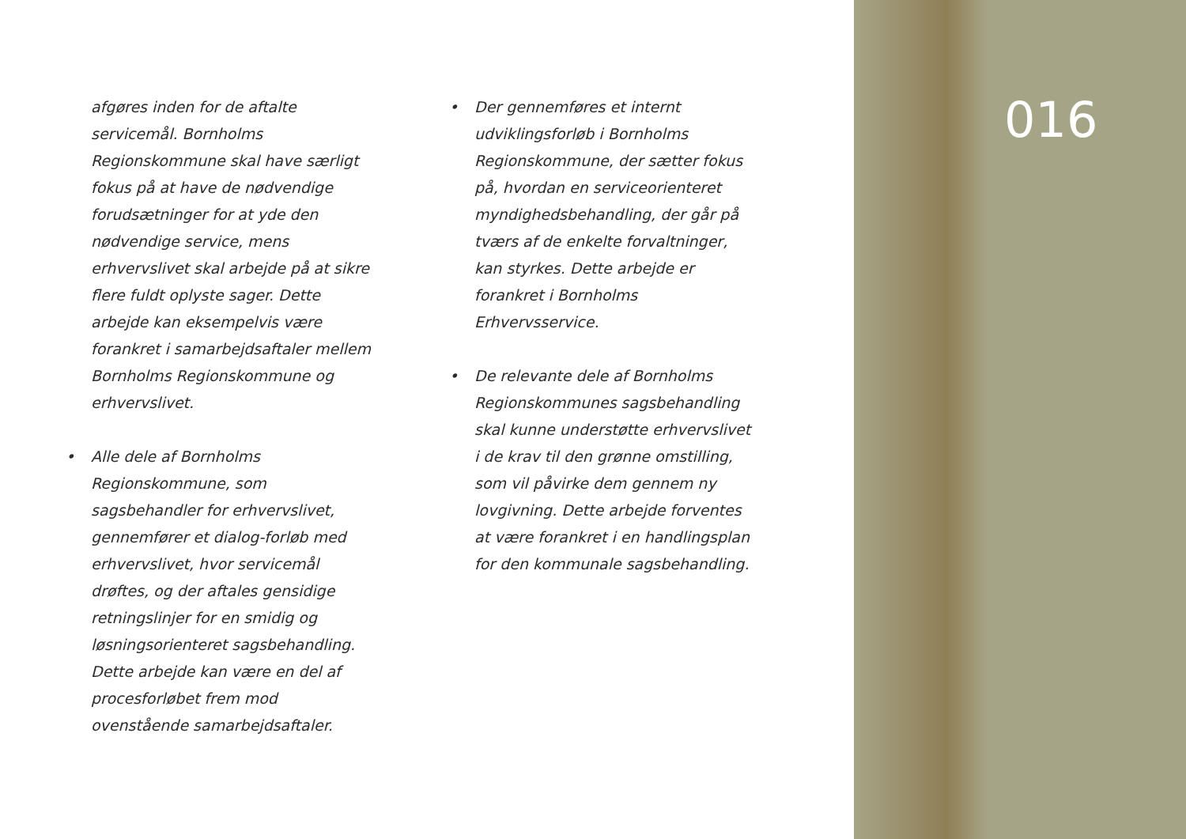016
afgøres inden for de aftalte servicemål. Bornholms Regionskommune skal have særligt fokus på at have de nødvendige forudsætninger for at yde den nødvendige service, mens erhvervslivet skal arbejde på at sikre flere fuldt oplyste sager. Dette arbejde kan eksempelvis være forankret i samarbejdsaftaler mellem Bornholms Regionskommune og erhvervslivet.
• Alle dele af Bornholms Regionskommune, som sagsbehandler for erhvervslivet, gennemfører et dialog-forløb med erhvervslivet, hvor servicemål drøftes, og der aftales gensidige retningslinjer for en smidig og løsningsorienteret sagsbehandling. Dette arbejde kan være en del af procesforløbet frem mod ovenstående samarbejdsaftaler.
• Der gennemføres et internt udviklingsforløb i Bornholms Regionskommune, der sætter fokus på, hvordan en serviceorienteret myndighedsbehandling, der går på tværs af de enkelte forvaltninger, kan styrkes. Dette arbejde er forankret i Bornholms Erhvervsservice.
• De relevante dele af Bornholms Regionskommunes sagsbehandling skal kunne understøtte erhvervslivet i de krav til den grønne omstilling, som vil påvirke dem gennem ny lovgivning. Dette arbejde forventes at være forankret i en handlingsplan for den kommunale sagsbehandling.